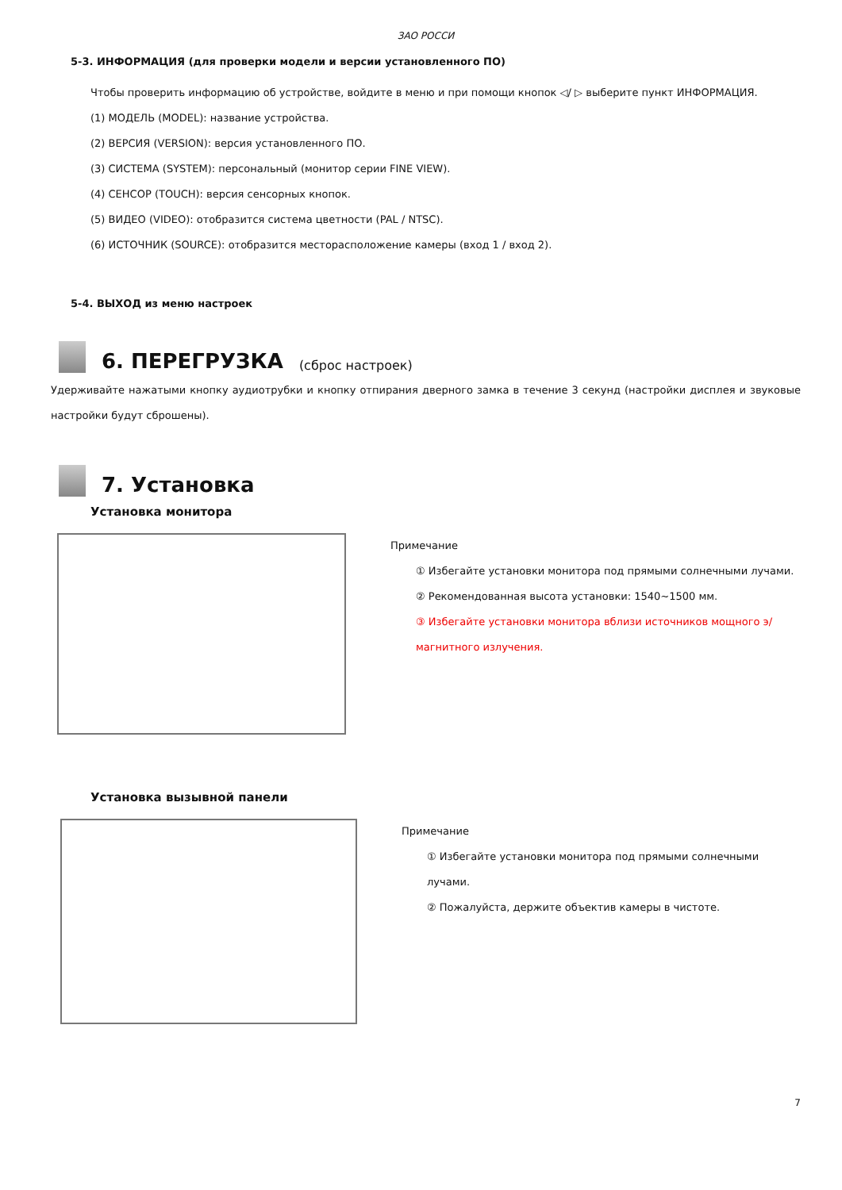ЗАО РОССИ
5-3. ИНФОРМАЦИЯ (для проверки модели и версии установленного ПО)
Чтобы проверить информацию об устройстве, войдите в меню и при помощи кнопок ◁/ ▷ выберите пункт ИНФОРМАЦИЯ.
(1) МОДЕЛЬ (MODEL): название устройства.
(2) ВЕРСИЯ (VERSION): версия установленного ПО.
(3) СИСТЕМА (SYSTEM): персональный (монитор серии FINE VIEW).
(4) СЕНСОР (TOUCH): версия сенсорных кнопок.
(5) ВИДЕО (VIDEO): отобразится система цветности (PAL / NTSC).
(6) ИСТОЧНИК (SOURCE): отобразится месторасположение камеры (вход 1 / вход 2).
5-4. ВЫХОД из меню настроек
6. ПЕРЕГРУЗКА (сброс настроек)
Удерживайте нажатыми кнопку аудиотрубки и кнопку отпирания дверного замка в течение 3 секунд (настройки дисплея и звуковые настройки будут сброшены).
7. Установка
Установка монитора
Примечание
① Избегайте установки монитора под прямыми солнечными лучами.
② Рекомендованная высота установки: 1540~1500 мм.
③ Избегайте установки монитора вблизи источников мощного э/магнитного излучения.
Установка вызывной панели
Примечание
① Избегайте установки монитора под прямыми солнечными лучами.
② Пожалуйста, держите объектив камеры в чистоте.
7